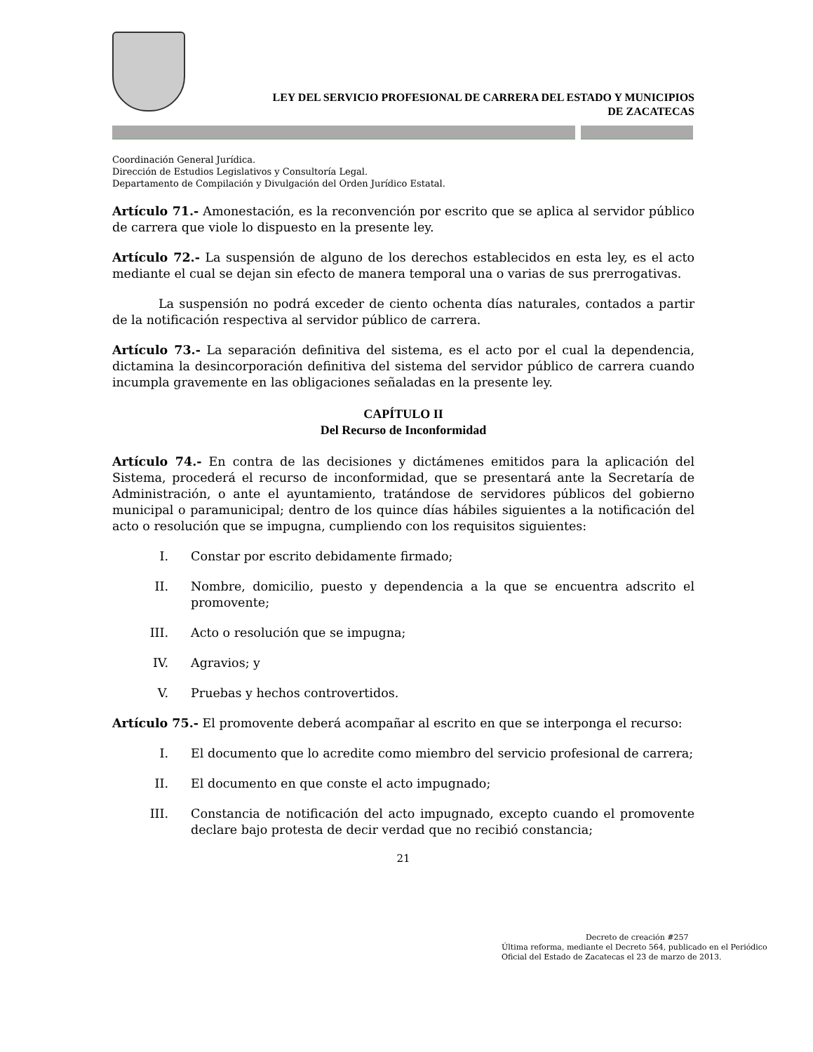LEY DEL SERVICIO PROFESIONAL DE CARRERA DEL ESTADO Y MUNICIPIOS
DE ZACATECAS
Coordinación General Jurídica.
Dirección de Estudios Legislativos y Consultoría Legal.
Departamento de Compilación y Divulgación del Orden Jurídico Estatal.
Artículo 71.- Amonestación, es la reconvención por escrito que se aplica al servidor público de carrera que viole lo dispuesto en la presente ley.
Artículo 72.- La suspensión de alguno de los derechos establecidos en esta ley, es el acto mediante el cual se dejan sin efecto de manera temporal una o varias de sus prerrogativas.
La suspensión no podrá exceder de ciento ochenta días naturales, contados a partir de la notificación respectiva al servidor público de carrera.
Artículo 73.- La separación definitiva del sistema, es el acto por el cual la dependencia, dictamina la desincorporación definitiva del sistema del servidor público de carrera cuando incumpla gravemente en las obligaciones señaladas en la presente ley.
CAPÍTULO II
Del Recurso de Inconformidad
Artículo 74.- En contra de las decisiones y dictámenes emitidos para la aplicación del Sistema, procederá el recurso de inconformidad, que se presentará ante la Secretaría de Administración, o ante el ayuntamiento, tratándose de servidores públicos del gobierno municipal o paramunicipal; dentro de los quince días hábiles siguientes a la notificación del acto o resolución que se impugna, cumpliendo con los requisitos siguientes:
I. Constar por escrito debidamente firmado;
II. Nombre, domicilio, puesto y dependencia a la que se encuentra adscrito el promovente;
III. Acto o resolución que se impugna;
IV. Agravios; y
V. Pruebas y hechos controvertidos.
Artículo 75.- El promovente deberá acompañar al escrito en que se interponga el recurso:
I. El documento que lo acredite como miembro del servicio profesional de carrera;
II. El documento en que conste el acto impugnado;
III. Constancia de notificación del acto impugnado, excepto cuando el promovente declare bajo protesta de decir verdad que no recibió constancia;
21
Decreto de creación #257
Última reforma, mediante el Decreto 564, publicado en el Periódico Oficial del Estado de Zacatecas el 23 de marzo de 2013.